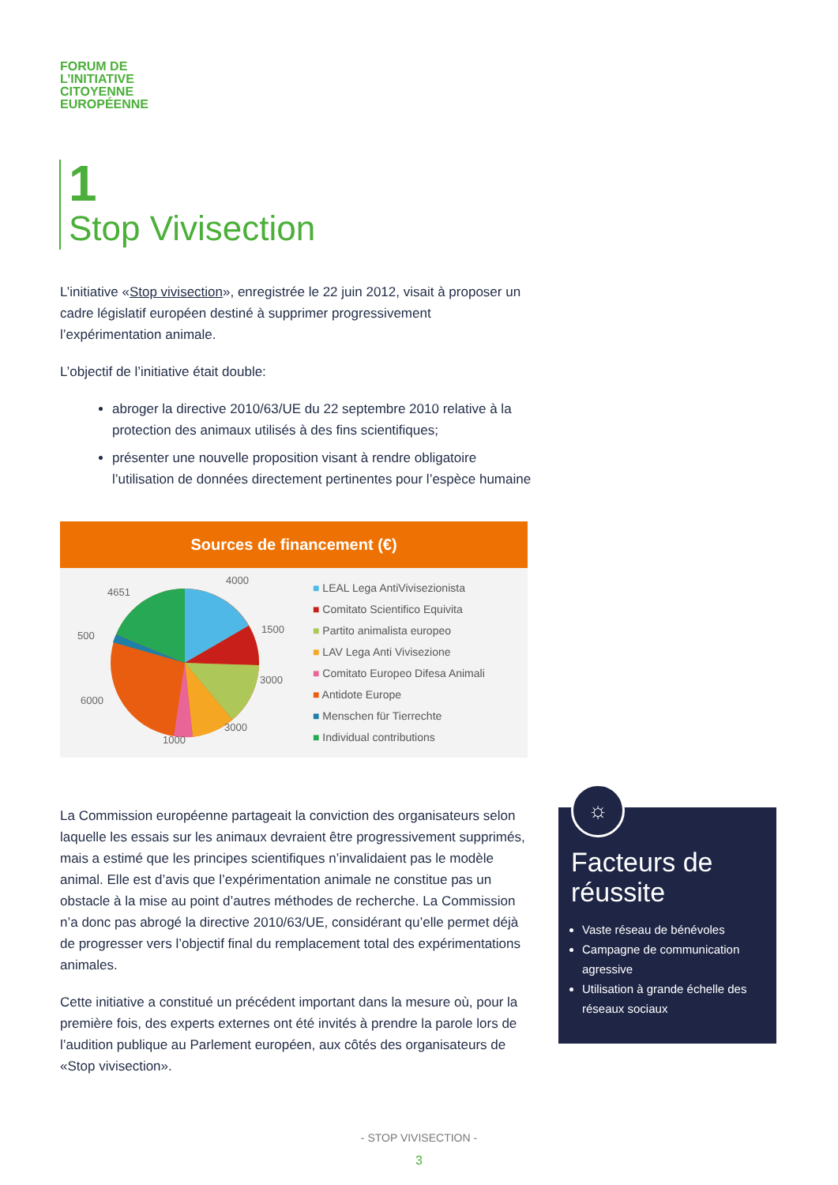FORUM DE
L’INITIATIVE
CITOYENNE
EUROPÉENNE
1
Stop Vivisection
L’initiative «Stop vivisection», enregistrée le 22 juin 2012, visait à proposer un cadre législatif européen destiné à supprimer progressivement l’expérimentation animale.
L’objectif de l’initiative était double:
abroger la directive 2010/63/UE du 22 septembre 2010 relative à la protection des animaux utilisés à des fins scientifiques;
présenter une nouvelle proposition visant à rendre obligatoire l’utilisation de données directement pertinentes pour l’espèce humaine
Sources de financement (€)
4000
4651
1500
500
3000
6000
3000
1000
■ LEAL Lega AntiVivisezionista
■ Comitato Scientifico Equivita
■ Partito animalista europeo
■ LAV Lega Anti Vivisezione
■ Comitato Europeo Difesa Animali
■ Antidote Europe
■ Menschen für Tierrechte
■ Individual contributions
La Commission européenne partageait la conviction des organisateurs selon laquelle les essais sur les animaux devraient être progressivement supprimés, mais a estimé que les principes scientifiques n’invalidaient pas le modèle animal. Elle est d’avis que l’expérimentation animale ne constitue pas un obstacle à la mise au point d’autres méthodes de recherche. La Commission n’a donc pas abrogé la directive 2010/63/UE, considérant qu’elle permet déjà de progresser vers l’objectif final du remplacement total des expérimentations animales.
Cette initiative a constitué un précédent important dans la mesure où, pour la première fois, des experts externes ont été invités à prendre la parole lors de l’audition publique au Parlement européen, aux côtés des organisateurs de «Stop vivisection».
Facteurs de réussite
Vaste réseau de bénévoles
Campagne de communication agressive
Utilisation à grande échelle des réseaux sociaux
☼
- STOP VIVISECTION -
3